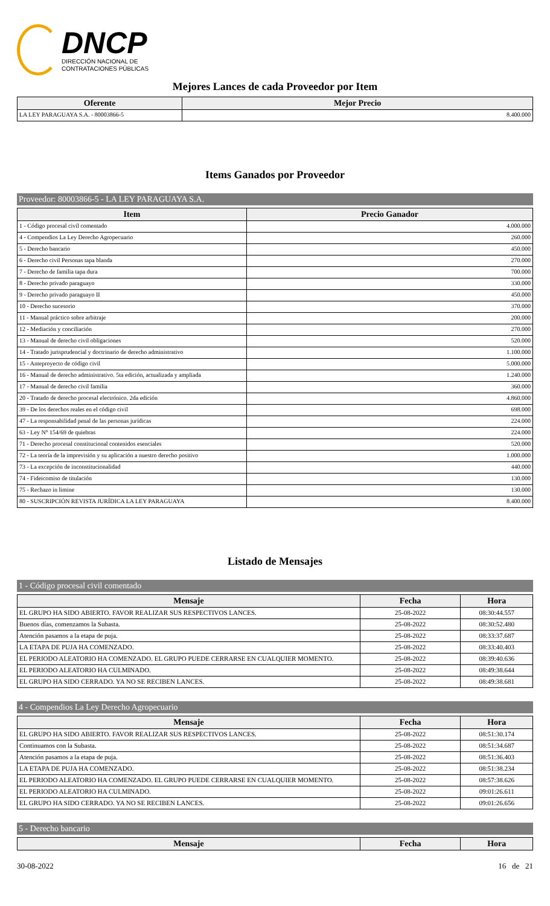DNCP
DIRECCIÓN NACIONAL DE
CONTRATACIONES PÚBLICAS
Mejores Lances de cada Proveedor por Item
| Oferente | Mejor Precio |
| --- | --- |
| LA LEY PARAGUAYA S.A. - 80003866-5 | 8.400.000 |
Items Ganados por Proveedor
Proveedor: 80003866-5 - LA LEY PARAGUAYA S.A.
| Item | Precio Ganador |
| --- | --- |
| 1 - Código procesal civil comentado | 4.000.000 |
| 4 - Compendios La Ley Derecho Agropecuario | 260.000 |
| 5 - Derecho bancario | 450.000 |
| 6 - Derecho civil Personas tapa blanda | 270.000 |
| 7 - Derecho de familia tapa dura | 700.000 |
| 8 - Derecho privado paraguayo | 330.000 |
| 9 - Derecho privado paraguayo II | 450.000 |
| 10 - Derecho sucesorio | 370.000 |
| 11 - Manual práctico sobre arbitraje | 200.000 |
| 12 - Mediación y conciliación | 270.000 |
| 13 - Manual de derecho civil obligaciones | 520.000 |
| 14 - Tratado jurisprudencial y doctrinario de derecho administrativo | 1.100.000 |
| 15 - Anteproyecto de código civil | 5.000.000 |
| 16 - Manual de derecho administrativo. 5ta edición, actualizada y ampliada | 1.240.000 |
| 17 - Manual de derecho civil familia | 360.000 |
| 20 - Tratado de derecho procesal electrónico. 2da edición | 4.860.000 |
| 39 - De los derechos reales en el código civil | 698.000 |
| 47 - La responsabilidad penal de las personas jurídicas | 224.000 |
| 63 - Ley N° 154/69 de quiebras | 224.000 |
| 71 - Derecho procesal constitucional contenidos esenciales | 520.000 |
| 72 - La teoría de la imprevisión y su aplicación a nuestro derecho positivo | 1.000.000 |
| 73 - La excepción de inconstitucionalidad | 440.000 |
| 74 - Fideicomiso de titulación | 130.000 |
| 75 - Rechazo in limine | 130.000 |
| 80 - SUSCRIPCIÓN REVISTA JURÍDICA LA LEY PARAGUAYA | 8.400.000 |
Listado de Mensajes
1 - Código procesal civil comentado
| Mensaje | Fecha | Hora |
| --- | --- | --- |
| EL GRUPO HA SIDO ABIERTO. FAVOR REALIZAR SUS RESPECTIVOS LANCES. | 25-08-2022 | 08:30:44.557 |
| Buenos días, comenzamos la Subasta. | 25-08-2022 | 08:30:52.480 |
| Atención pasamos a la etapa de puja. | 25-08-2022 | 08:33:37.687 |
| LA ETAPA DE PUJA HA COMENZADO. | 25-08-2022 | 08:33:40.403 |
| EL PERIODO ALEATORIO HA COMENZADO. EL GRUPO PUEDE CERRARSE EN CUALQUIER MOMENTO. | 25-08-2022 | 08:39:40.636 |
| EL PERIODO ALEATORIO HA CULMINADO. | 25-08-2022 | 08:49:38.644 |
| EL GRUPO HA SIDO CERRADO. YA NO SE RECIBEN LANCES. | 25-08-2022 | 08:49:38.681 |
4 - Compendios La Ley Derecho Agropecuario
| Mensaje | Fecha | Hora |
| --- | --- | --- |
| EL GRUPO HA SIDO ABIERTO. FAVOR REALIZAR SUS RESPECTIVOS LANCES. | 25-08-2022 | 08:51:30.174 |
| Continuamos con la Subasta. | 25-08-2022 | 08:51:34.687 |
| Atención pasamos a la etapa de puja. | 25-08-2022 | 08:51:36.403 |
| LA ETAPA DE PUJA HA COMENZADO. | 25-08-2022 | 08:51:38.234 |
| EL PERIODO ALEATORIO HA COMENZADO. EL GRUPO PUEDE CERRARSE EN CUALQUIER MOMENTO. | 25-08-2022 | 08:57:38.626 |
| EL PERIODO ALEATORIO HA CULMINADO. | 25-08-2022 | 09:01:26.611 |
| EL GRUPO HA SIDO CERRADO. YA NO SE RECIBEN LANCES. | 25-08-2022 | 09:01:26.656 |
5 - Derecho bancario
| Mensaje | Fecha | Hora |
| --- | --- | --- |
30-08-2022 16 de 21